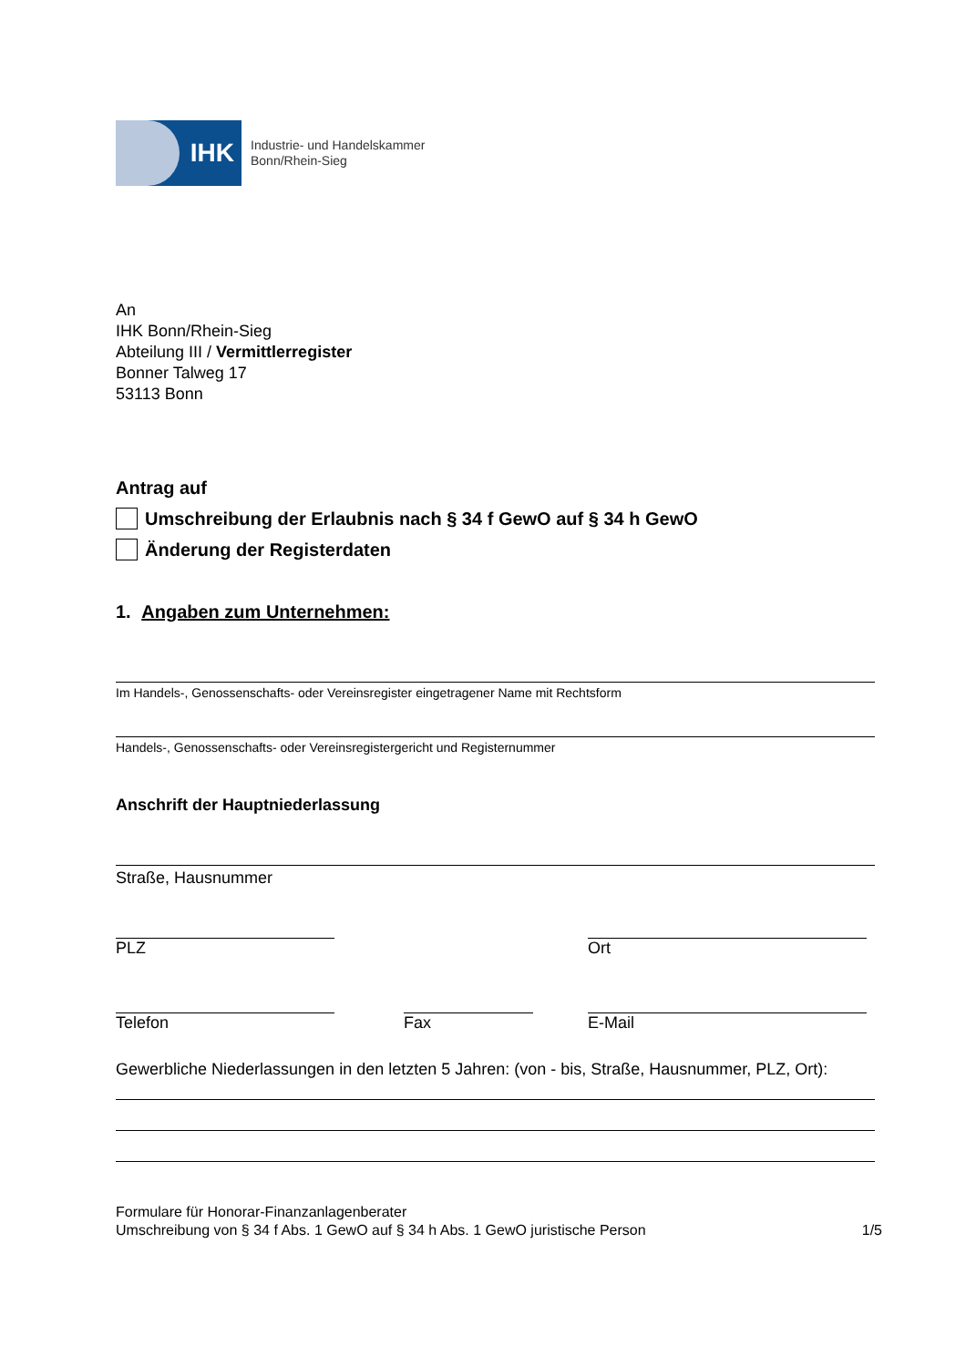IHK
Industrie- und Handelskammer
Bonn/Rhein-Sieg
An
IHK Bonn/Rhein-Sieg
Abteilung III / Vermittlerregister
Bonner Talweg 17
53113 Bonn
Antrag auf
Umschreibung der Erlaubnis nach § 34 f GewO auf § 34 h GewO
Änderung der Registerdaten
1. Angaben zum Unternehmen:
Im Handels-, Genossenschafts- oder Vereinsregister eingetragener Name mit Rechtsform
Handels-, Genossenschafts- oder Vereinsregistergericht und Registernummer
Anschrift der Hauptniederlassung
Straße, Hausnummer
PLZ Ort
Telefon Fax E-Mail
Gewerbliche Niederlassungen in den letzten 5 Jahren: (von - bis, Straße, Hausnummer, PLZ, Ort):
Formulare für Honorar-Finanzanlagenberater
Umschreibung von § 34 f Abs. 1 GewO auf § 34 h Abs. 1 GewO juristische Person
1/5